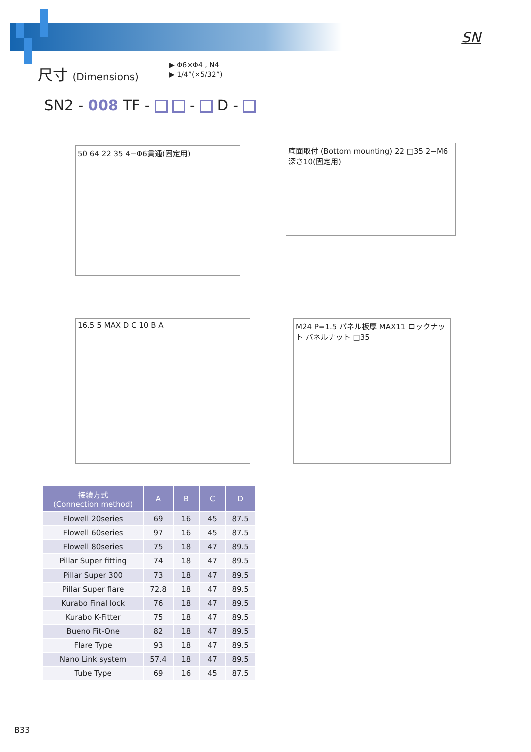SN
尺寸 (Dimensions)
▶ Φ6×Φ4 , N4
▶ 1/4”(×5/32”)
SN2 - 008 TF - - D -
50 64 22 35 4−Φ6貫通(固定用)
底面取付 (Bottom mounting) 22 □35 2−M6深さ10(固定用)
16.5 5 MAX D C 10 B A
M24 P=1.5 パネル板厚 MAX11 ロックナット パネルナット □35
| 接續方式 (Connection method) | A | B | C | D |
| --- | --- | --- | --- | --- |
| Flowell 20series | 69 | 16 | 45 | 87.5 |
| Flowell 60series | 97 | 16 | 45 | 87.5 |
| Flowell 80series | 75 | 18 | 47 | 89.5 |
| Pillar Super fitting | 74 | 18 | 47 | 89.5 |
| Pillar Super 300 | 73 | 18 | 47 | 89.5 |
| Pillar Super flare | 72.8 | 18 | 47 | 89.5 |
| Kurabo Final lock | 76 | 18 | 47 | 89.5 |
| Kurabo K-Fitter | 75 | 18 | 47 | 89.5 |
| Bueno Fit-One | 82 | 18 | 47 | 89.5 |
| Flare Type | 93 | 18 | 47 | 89.5 |
| Nano Link system | 57.4 | 18 | 47 | 89.5 |
| Tube Type | 69 | 16 | 45 | 87.5 |
B33